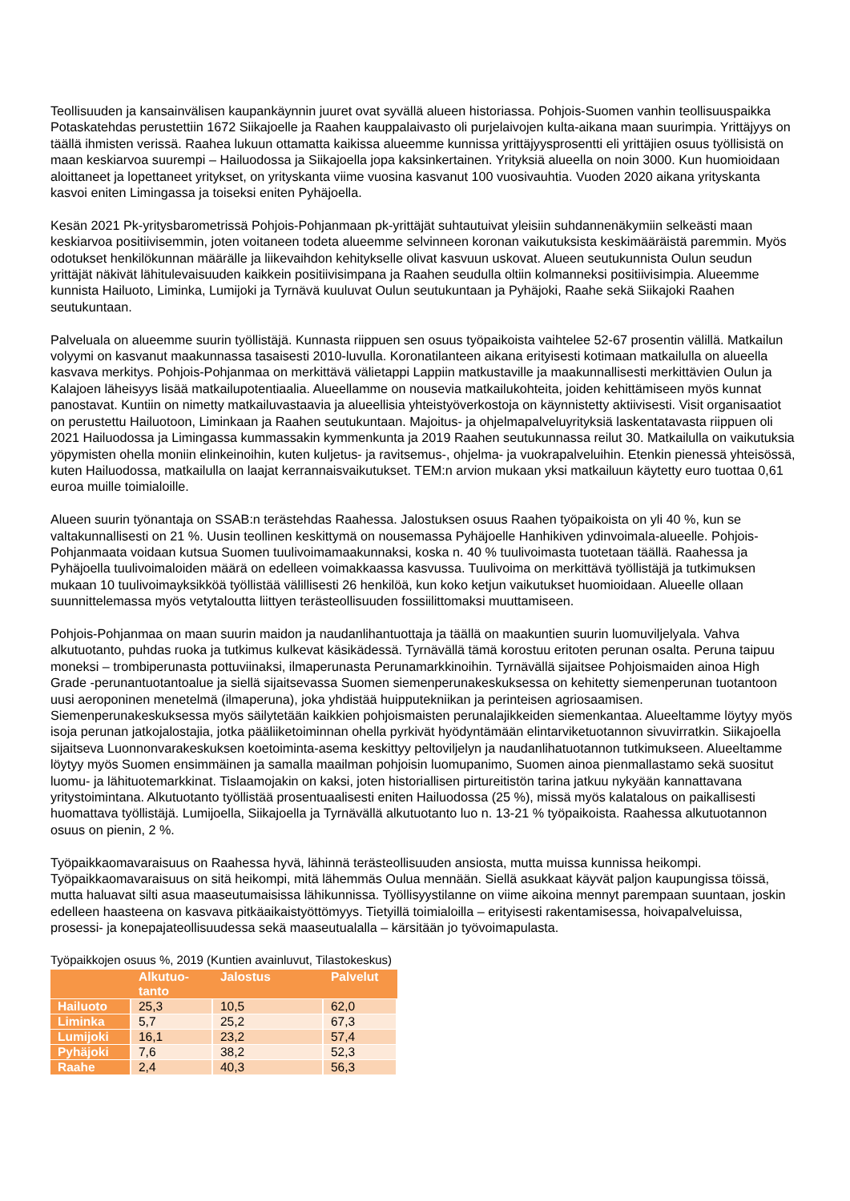Teollisuuden ja kansainvälisen kaupankäynnin juuret ovat syvällä alueen historiassa. Pohjois-Suomen vanhin teollisuuspaikka Potaskatehdas perustettiin 1672 Siikajoelle ja Raahen kauppalaivasto oli purjelaivojen kulta-aikana maan suurimpia. Yrittäjyys on täällä ihmisten verissä. Raahea lukuun ottamatta kaikissa alueemme kunnissa yrittäjyysprosentti eli yrittäjien osuus työllisistä on maan keskiarvoa suurempi – Hailuodossa ja Siikajoella jopa kaksinkertainen. Yrityksiä alueella on noin 3000. Kun huomioidaan aloittaneet ja lopettaneet yritykset, on yrityskanta viime vuosina kasvanut 100 vuosivauhtia. Vuoden 2020 aikana yrityskanta kasvoi eniten Limingassa ja toiseksi eniten Pyhäjoella.
Kesän 2021 Pk-yritysbarometrissä Pohjois-Pohjanmaan pk-yrittäjät suhtautuivat yleisiin suhdannenäkymiin selkeästi maan keskiarvoa positiivisemmin, joten voitaneen todeta alueemme selvinneen koronan vaikutuksista keskimääräistä paremmin. Myös odotukset henkilökunnan määrälle ja liikevaihdon kehitykselle olivat kasvuun uskovat. Alueen seutukunnista Oulun seudun yrittäjät näkivät lähitulevaisuuden kaikkein positiivisimpana ja Raahen seudulla oltiin kolmanneksi positiivisimpia. Alueemme kunnista Hailuoto, Liminka, Lumijoki ja Tyrnävä kuuluvat Oulun seutukuntaan ja Pyhäjoki, Raahe sekä Siikajoki Raahen seutukuntaan.
Palveluala on alueemme suurin työllistäjä. Kunnasta riippuen sen osuus työpaikoista vaihtelee 52-67 prosentin välillä. Matkailun volyymi on kasvanut maakunnassa tasaisesti 2010-luvulla. Koronatilanteen aikana erityisesti kotimaan matkailulla on alueella kasvava merkitys. Pohjois-Pohjanmaa on merkittävä välietappi Lappiin matkustaville ja maakunnallisesti merkittävien Oulun ja Kalajoen läheisyys lisää matkailupotentiaalia. Alueellamme on nousevia matkailukohteita, joiden kehittämiseen myös kunnat panostavat. Kuntiin on nimetty matkailuvastaavia ja alueellisia yhteistyöverkostoja on käynnistetty aktiivisesti. Visit organisaatiot on perustettu Hailuotoon, Liminkaan ja Raahen seutukuntaan. Majoitus- ja ohjelmapalveluyrityksiä laskentatavasta riippuen oli 2021 Hailuodossa ja Limingassa kummassakin kymmenkunta ja 2019 Raahen seutukunnassa reilut 30. Matkailulla on vaikutuksia yöpymisten ohella moniin elinkeinoihin, kuten kuljetus- ja ravitsemus-, ohjelma- ja vuokrapalveluihin. Etenkin pienessä yhteisössä, kuten Hailuodossa, matkailulla on laajat kerrannaisvaikutukset. TEM:n arvion mukaan yksi matkailuun käytetty euro tuottaa 0,61 euroa muille toimialoille.
Alueen suurin työnantaja on SSAB:n terästehdas Raahessa. Jalostuksen osuus Raahen työpaikoista on yli 40 %, kun se valtakunnallisesti on 21 %. Uusin teollinen keskittymä on nousemassa Pyhäjoelle Hanhikiven ydinvoimala-alueelle. Pohjois-Pohjanmaata voidaan kutsua Suomen tuulivoimamaakunnaksi, koska n. 40 % tuulivoimasta tuotetaan täällä. Raahessa ja Pyhäjoella tuulivoimaloiden määrä on edelleen voimakkaassa kasvussa. Tuulivoima on merkittävä työllistäjä ja tutkimuksen mukaan 10 tuulivoimayksikköä työllistää välillisesti 26 henkilöä, kun koko ketjun vaikutukset huomioidaan. Alueelle ollaan suunnittelemassa myös vetytaloutta liittyen terästeollisuuden fossiilittomaksi muuttamiseen.
Pohjois-Pohjanmaa on maan suurin maidon ja naudanlihantuottaja ja täällä on maakuntien suurin luomuviljelyala. Vahva alkutuotanto, puhdas ruoka ja tutkimus kulkevat käsikädessä. Tyrnävällä tämä korostuu eritoten perunan osalta. Peruna taipuu moneksi – trombiperunasta pottuviinaksi, ilmaperunasta Perunamarkkinoihin. Tyrnävällä sijaitsee Pohjoismaiden ainoa High Grade -perunantuotantoalue ja siellä sijaitsevassa Suomen siemenperunakeskuksessa on kehitetty siemenperunan tuotantoon uusi aeroponinen menetelmä (ilmaperuna), joka yhdistää huipputekniikan ja perinteisen agriosaamisen. Siemenperunakeskuksessa myös säilytetään kaikkien pohjoismaisten perunalajikkeiden siemenkantaa. Alueeltamme löytyy myös isoja perunan jatkojalostajia, jotka pääliiketoiminnan ohella pyrkivät hyödyntämään elintarviketuotannon sivuvirratkin. Siikajoella sijaitseva Luonnonvarakeskuksen koetoiminta-asema keskittyy peltoviljelyn ja naudanlihatuotannon tutkimukseen. Alueeltamme löytyy myös Suomen ensimmäinen ja samalla maailman pohjoisin luomupanimo, Suomen ainoa pienmallastamo sekä suositut luomu- ja lähituotemarkkinat. Tislaamojakin on kaksi, joten historiallisen pirtureitistön tarina jatkuu nykyään kannattavana yritystoimintana. Alkutuotanto työllistää prosentuaalisesti eniten Hailuodossa (25 %), missä myös kalatalous on paikallisesti huomattava työllistäjä. Lumijoella, Siikajoella ja Tyrnävällä alkutuotanto luo n. 13-21 % työpaikoista. Raahessa alkutuotannon osuus on pienin, 2 %.
Työpaikkaomavaraisuus on Raahessa hyvä, lähinnä terästeollisuuden ansiosta, mutta muissa kunnissa heikompi. Työpaikkaomavaraisuus on sitä heikompi, mitä lähemmäs Oulua mennään. Siellä asukkaat käyvät paljon kaupungissa töissä, mutta haluavat silti asua maaseutumaisissa lähikunnissa. Työllisyystilanne on viime aikoina mennyt parempaan suuntaan, joskin edelleen haasteena on kasvava pitkäaikaistyöttömyys. Tietyillä toimialoilla – erityisesti rakentamisessa, hoivapalveluissa, prosessi- ja konepajateollisuudessa sekä maaseutualalla – kärsitään jo työvoimapulasta.
Työpaikkojen osuus %, 2019 (Kuntien avainluvut, Tilastokeskus)
| | Alkutuo- tanto | Jalostus | Palvelut |
| --- | --- | --- | --- |
| Hailuoto | 25,3 | 10,5 | 62,0 |
| Liminka | 5,7 | 25,2 | 67,3 |
| Lumijoki | 16,1 | 23,2 | 57,4 |
| Pyhäjoki | 7,6 | 38,2 | 52,3 |
| Raahe | 2,4 | 40,3 | 56,3 |